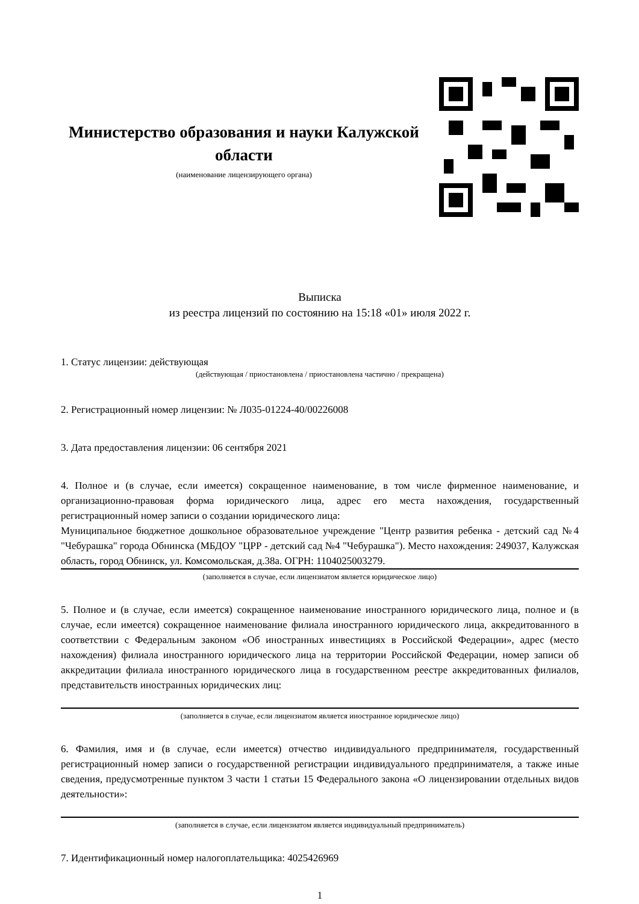Министерство образования и науки Калужской области
(наименование лицензирующего органа)
Выписка
из реестра лицензий по состоянию на 15:18 «01» июля 2022 г.
1. Статус лицензии: действующая
(действующая / приостановлена / приостановлена частично / прекращена)
2. Регистрационный номер лицензии: № Л035-01224-40/00226008
3. Дата предоставления лицензии: 06 сентября 2021
4. Полное и (в случае, если имеется) сокращенное наименование, в том числе фирменное наименование, и организационно-правовая форма юридического лица, адрес его места нахождения, государственный регистрационный номер записи о создании юридического лица:
Муниципальное бюджетное дошкольное образовательное учреждение "Центр развития ребенка - детский сад №4 "Чебурашка" города Обнинска (МБДОУ "ЦРР - детский сад №4 "Чебурашка"). Место нахождения: 249037, Калужская область, город Обнинск, ул. Комсомольская, д.38а. ОГРН: 1104025003279.
(заполняется в случае, если лицензиатом является юридическое лицо)
5. Полное и (в случае, если имеется) сокращенное наименование иностранного юридического лица, полное и (в случае, если имеется) сокращенное наименование филиала иностранного юридического лица, аккредитованного в соответствии с Федеральным законом «Об иностранных инвестициях в Российской Федерации», адрес (место нахождения) филиала иностранного юридического лица на территории Российской Федерации, номер записи об аккредитации филиала иностранного юридического лица в государственном реестре аккредитованных филиалов, представительств иностранных юридических лиц:
(заполняется в случае, если лицензиатом является иностранное юридическое лицо)
6. Фамилия, имя и (в случае, если имеется) отчество индивидуального предпринимателя, государственный регистрационный номер записи о государственной регистрации индивидуального предпринимателя, а также иные сведения, предусмотренные пунктом 3 части 1 статьи 15 Федерального закона «О лицензировании отдельных видов деятельности»:
(заполняется в случае, если лицензиатом является индивидуальный предприниматель)
7. Идентификационный номер налогоплательщика: 4025426969
1